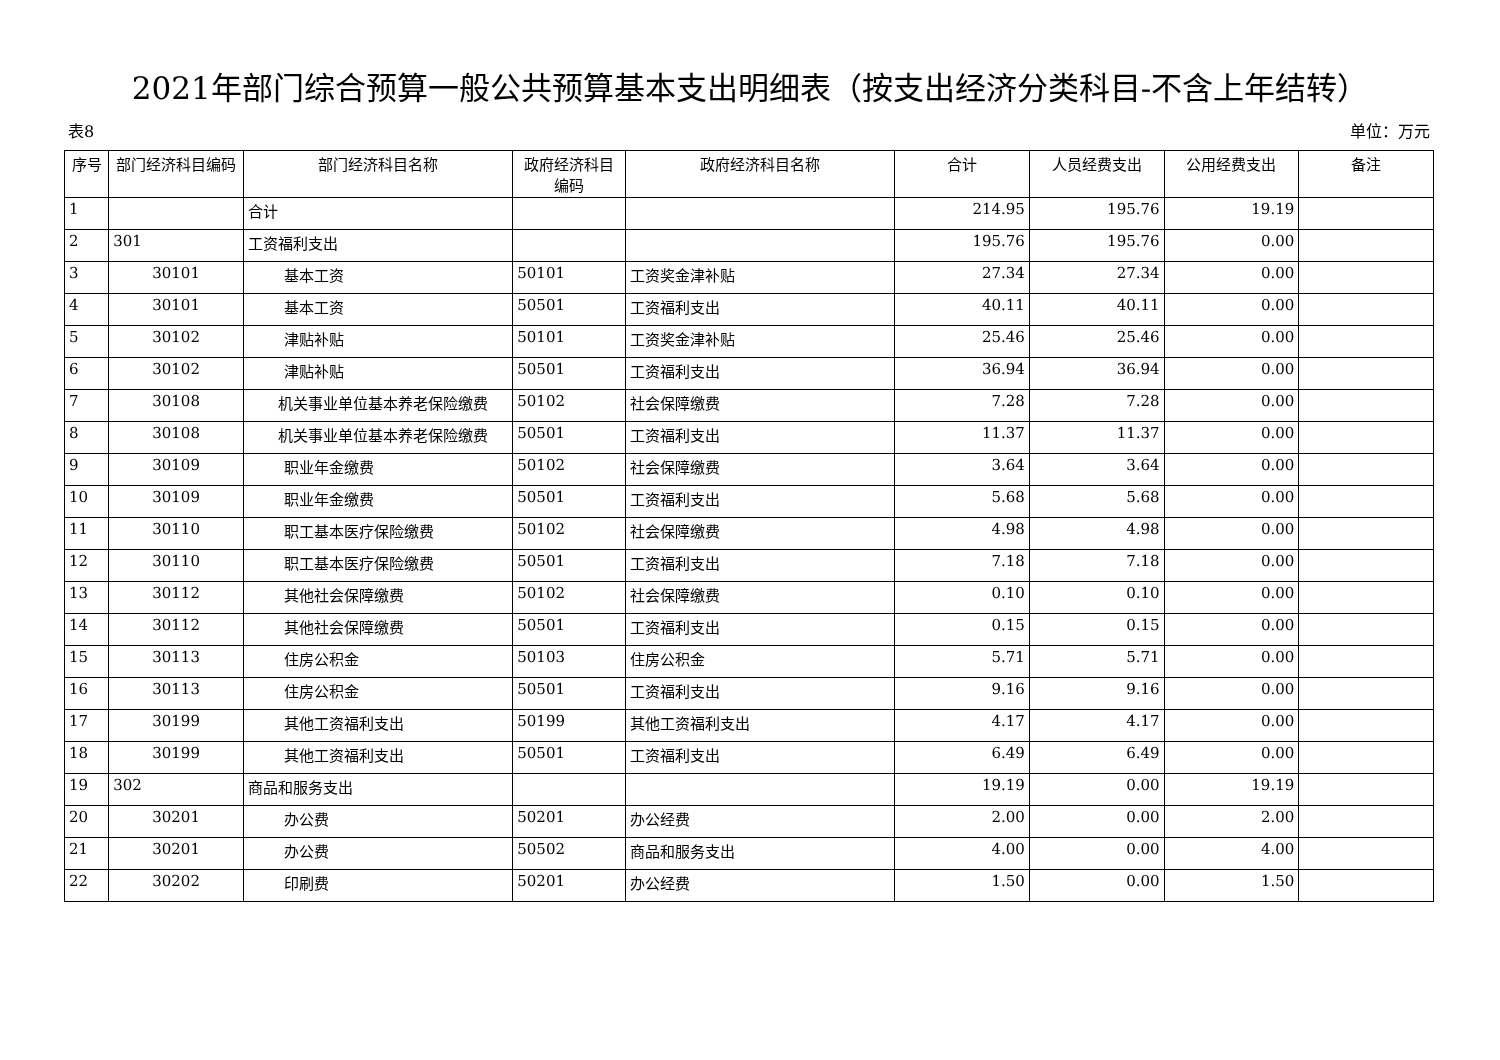2021年部门综合预算一般公共预算基本支出明细表（按支出经济分类科目-不含上年结转）
表8 单位：万元
| 序号 | 部门经济科目编码 | 部门经济科目名称 | 政府经济科目编码 | 政府经济科目名称 | 合计 | 人员经费支出 | 公用经费支出 | 备注 |
| --- | --- | --- | --- | --- | --- | --- | --- | --- |
| 1 | | 合计 | | | 214.95 | 195.76 | 19.19 | |
| 2 | 301 | 工资福利支出 | | | 195.76 | 195.76 | 0.00 | |
| 3 | 30101 | 基本工资 | 50101 | 工资奖金津补贴 | 27.34 | 27.34 | 0.00 | |
| 4 | 30101 | 基本工资 | 50501 | 工资福利支出 | 40.11 | 40.11 | 0.00 | |
| 5 | 30102 | 津贴补贴 | 50101 | 工资奖金津补贴 | 25.46 | 25.46 | 0.00 | |
| 6 | 30102 | 津贴补贴 | 50501 | 工资福利支出 | 36.94 | 36.94 | 0.00 | |
| 7 | 30108 | 机关事业单位基本养老保险缴费 | 50102 | 社会保障缴费 | 7.28 | 7.28 | 0.00 | |
| 8 | 30108 | 机关事业单位基本养老保险缴费 | 50501 | 工资福利支出 | 11.37 | 11.37 | 0.00 | |
| 9 | 30109 | 职业年金缴费 | 50102 | 社会保障缴费 | 3.64 | 3.64 | 0.00 | |
| 10 | 30109 | 职业年金缴费 | 50501 | 工资福利支出 | 5.68 | 5.68 | 0.00 | |
| 11 | 30110 | 职工基本医疗保险缴费 | 50102 | 社会保障缴费 | 4.98 | 4.98 | 0.00 | |
| 12 | 30110 | 职工基本医疗保险缴费 | 50501 | 工资福利支出 | 7.18 | 7.18 | 0.00 | |
| 13 | 30112 | 其他社会保障缴费 | 50102 | 社会保障缴费 | 0.10 | 0.10 | 0.00 | |
| 14 | 30112 | 其他社会保障缴费 | 50501 | 工资福利支出 | 0.15 | 0.15 | 0.00 | |
| 15 | 30113 | 住房公积金 | 50103 | 住房公积金 | 5.71 | 5.71 | 0.00 | |
| 16 | 30113 | 住房公积金 | 50501 | 工资福利支出 | 9.16 | 9.16 | 0.00 | |
| 17 | 30199 | 其他工资福利支出 | 50199 | 其他工资福利支出 | 4.17 | 4.17 | 0.00 | |
| 18 | 30199 | 其他工资福利支出 | 50501 | 工资福利支出 | 6.49 | 6.49 | 0.00 | |
| 19 | 302 | 商品和服务支出 | | | 19.19 | 0.00 | 19.19 | |
| 20 | 30201 | 办公费 | 50201 | 办公经费 | 2.00 | 0.00 | 2.00 | |
| 21 | 30201 | 办公费 | 50502 | 商品和服务支出 | 4.00 | 0.00 | 4.00 | |
| 22 | 30202 | 印刷费 | 50201 | 办公经费 | 1.50 | 0.00 | 1.50 | |